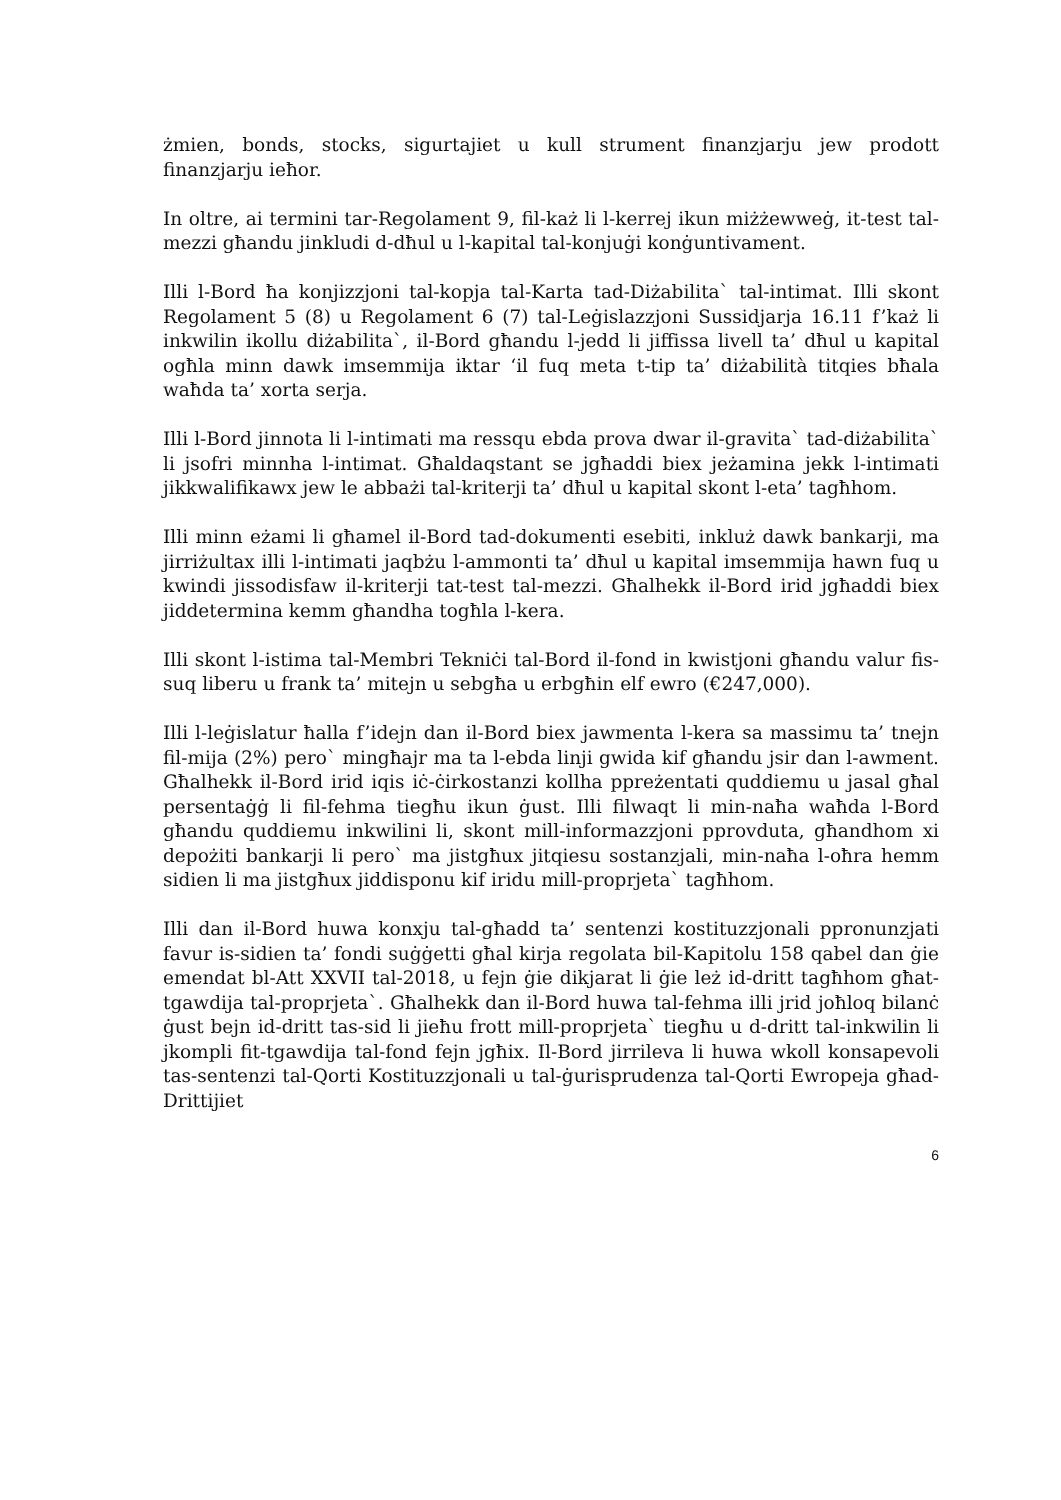żmien, bonds, stocks, sigurtajiet u kull strument finanzjarju jew prodott finanzjarju ieħor.
In oltre, ai termini tar-Regolament 9, fil-każ li l-kerrej ikun miżżewweġ, it-test tal-mezzi għandu jinkludi d-dħul u l-kapital tal-konjuġi konġuntivament.
Illi l-Bord ħa konjizzjoni tal-kopja tal-Karta tad-Diżabilita` tal-intimat. Illi skont Regolament 5 (8) u Regolament 6 (7) tal-Leġislazzjoni Sussidjarja 16.11 f’każ li inkwilin ikollu diżabilita`, il-Bord għandu l-jedd li jiffissa livell ta’ dħul u kapital ogħla minn dawk imsemmija iktar ‘il fuq meta t-tip ta’ diżabilità titqies bħala waħda ta’ xorta serja.
Illi l-Bord jinnota li l-intimati ma ressqu ebda prova dwar il-gravita` tad-diżabilita` li jsofri minnha l-intimat. Għaldaqstant se jgħaddi biex jeżamina jekk l-intimati jikkwalifikawx jew le abbażi tal-kriterji ta’ dħul u kapital skont l-eta’ tagħhom.
Illi minn eżami li għamel il-Bord tad-dokumenti esebiti, inkluż dawk bankarji, ma jirriżultax illi l-intimati jaqbżu l-ammonti ta’ dħul u kapital imsemmija hawn fuq u kwindi jissodisfaw il-kriterji tat-test tal-mezzi. Għalhekk il-Bord irid jgħaddi biex jiddetermina kemm għandha togħla l-kera.
Illi skont l-istima tal-Membri Tekniċi tal-Bord il-fond in kwistjoni għandu valur fis-suq liberu u frank ta’ mitejn u sebgħa u erbgħin elf ewro (€247,000).
Illi l-leġislatur ħalla f’idejn dan il-Bord biex jawmenta l-kera sa massimu ta’ tnejn fil-mija (2%) pero` mingħajr ma ta l-ebda linji gwida kif għandu jsir dan l-awment. Għalhekk il-Bord irid iqis iċ-ċirkostanzi kollha ppreżentati quddiemu u jasal għal persentaġġ li fil-fehma tiegħu ikun ġust. Illi filwaqt li min-naħa waħda l-Bord għandu quddiemu inkwilini li, skont mill-informazzjoni pprovduta, għandhom xi depożiti bankarji li pero` ma jistgħux jitqiesu sostanzjali, min-naħa l-oħra hemm sidien li ma jistgħux jiddisponu kif iridu mill-proprjeta` tagħhom.
Illi dan il-Bord huwa konxju tal-għadd ta’ sentenzi kostituzzjonali ppronunzjati favur is-sidien ta’ fondi suġġetti għal kirja regolata bil-Kapitolu 158 qabel dan ġie emendat bl-Att XXVII tal-2018, u fejn ġie dikjarat li ġie leż id-dritt tagħhom għat-tgawdija tal-proprjeta`. Għalhekk dan il-Bord huwa tal-fehma illi jrid joħloq bilanċ ġust bejn id-dritt tas-sid li jieħu frott mill-proprjeta` tiegħu u d-dritt tal-inkwilin li jkompli fit-tgawdija tal-fond fejn jgħix. Il-Bord jirrileva li huwa wkoll konsapevoli tas-sentenzi tal-Qorti Kostituzzjonali u tal-ġurisprudenza tal-Qorti Ewropeja għad-Drittijiet
6